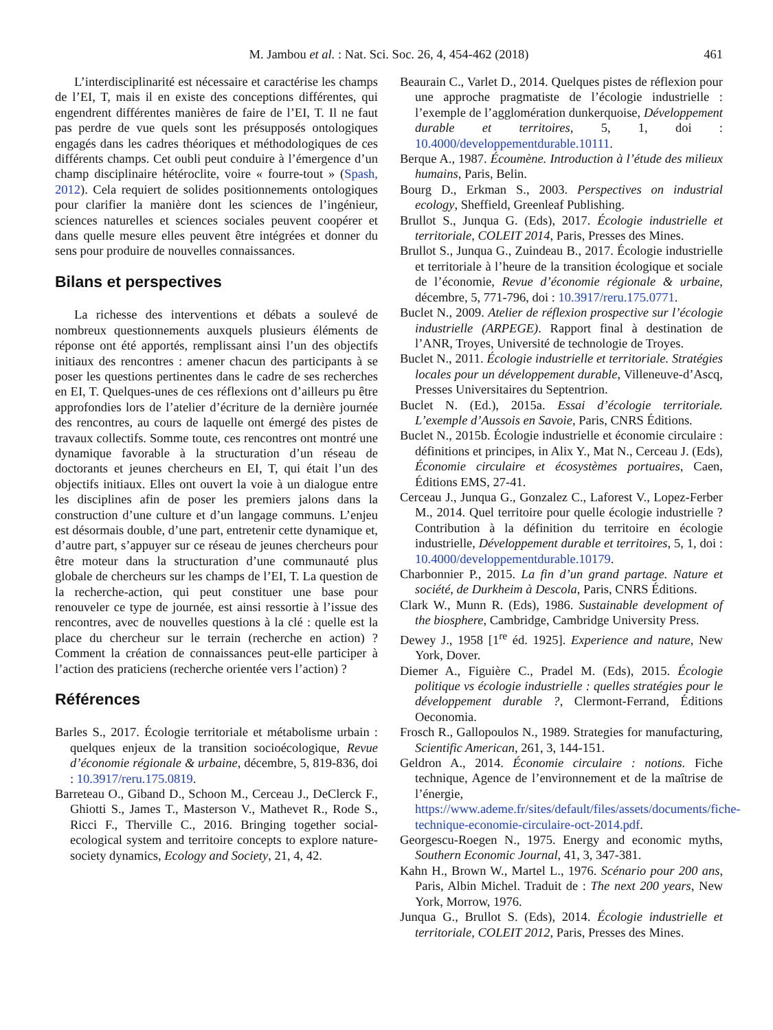M. Jambou et al. : Nat. Sci. Soc. 26, 4, 454-462 (2018)
461
L’interdisciplinarité est nécessaire et caractérise les champs de l’EI, T, mais il en existe des conceptions différentes, qui engendrent différentes manières de faire de l’EI, T. Il ne faut pas perdre de vue quels sont les présupposés ontologiques engagés dans les cadres théoriques et méthodologiques de ces différents champs. Cet oubli peut conduire à l’émergence d’un champ disciplinaire hétéroclite, voire « fourre-tout » (Spash, 2012). Cela requiert de solides positionnements ontologiques pour clarifier la manière dont les sciences de l’ingénieur, sciences naturelles et sciences sociales peuvent coopérer et dans quelle mesure elles peuvent être intégrées et donner du sens pour produire de nouvelles connaissances.
Bilans et perspectives
La richesse des interventions et débats a soulevé de nombreux questionnements auxquels plusieurs éléments de réponse ont été apportés, remplissant ainsi l’un des objectifs initiaux des rencontres : amener chacun des participants à se poser les questions pertinentes dans le cadre de ses recherches en EI, T. Quelques-unes de ces réflexions ont d’ailleurs pu être approfondies lors de l’atelier d’écriture de la dernière journée des rencontres, au cours de laquelle ont émergé des pistes de travaux collectifs. Somme toute, ces rencontres ont montré une dynamique favorable à la structuration d’un réseau de doctorants et jeunes chercheurs en EI, T, qui était l’un des objectifs initiaux. Elles ont ouvert la voie à un dialogue entre les disciplines afin de poser les premiers jalons dans la construction d’une culture et d’un langage communs. L’enjeu est désormais double, d’une part, entretenir cette dynamique et, d’autre part, s’appuyer sur ce réseau de jeunes chercheurs pour être moteur dans la structuration d’une communauté plus globale de chercheurs sur les champs de l’EI, T. La question de la recherche-action, qui peut constituer une base pour renouveler ce type de journée, est ainsi ressortie à l’issue des rencontres, avec de nouvelles questions à la clé : quelle est la place du chercheur sur le terrain (recherche en action) ? Comment la création de connaissances peut-elle participer à l’action des praticiens (recherche orientée vers l’action) ?
Références
Barles S., 2017. Écologie territoriale et métabolisme urbain : quelques enjeux de la transition socioécologique, Revue d’économie régionale & urbaine, décembre, 5, 819-836, doi : 10.3917/reru.175.0819.
Barreteau O., Giband D., Schoon M., Cerceau J., DeClerck F., Ghiotti S., James T., Masterson V., Mathevet R., Rode S., Ricci F., Therville C., 2016. Bringing together social-ecological system and territoire concepts to explore nature-society dynamics, Ecology and Society, 21, 4, 42.
Beaurain C., Varlet D., 2014. Quelques pistes de réflexion pour une approche pragmatiste de l’écologie industrielle : l’exemple de l’agglomération dunkerquoise, Développement durable et territoires, 5, 1, doi : 10.4000/developpementdurable.10111.
Berque A., 1987. Écoumène. Introduction à l’étude des milieux humains, Paris, Belin.
Bourg D., Erkman S., 2003. Perspectives on industrial ecology, Sheffield, Greenleaf Publishing.
Brullot S., Junqua G. (Eds), 2017. Écologie industrielle et territoriale, COLEIT 2014, Paris, Presses des Mines.
Brullot S., Junqua G., Zuindeau B., 2017. Écologie industrielle et territoriale à l’heure de la transition écologique et sociale de l’économie, Revue d’économie régionale & urbaine, décembre, 5, 771-796, doi : 10.3917/reru.175.0771.
Buclet N., 2009. Atelier de réflexion prospective sur l’écologie industrielle (ARPEGE). Rapport final à destination de l’ANR, Troyes, Université de technologie de Troyes.
Buclet N., 2011. Écologie industrielle et territoriale. Stratégies locales pour un développement durable, Villeneuve-d’Ascq, Presses Universitaires du Septentrion.
Buclet N. (Ed.), 2015a. Essai d’écologie territoriale. L’exemple d’Aussois en Savoie, Paris, CNRS Éditions.
Buclet N., 2015b. Écologie industrielle et économie circulaire : définitions et principes, in Alix Y., Mat N., Cerceau J. (Eds), Économie circulaire et écosystèmes portuaires, Caen, Éditions EMS, 27-41.
Cerceau J., Junqua G., Gonzalez C., Laforest V., Lopez-Ferber M., 2014. Quel territoire pour quelle écologie industrielle ? Contribution à la définition du territoire en écologie industrielle, Développement durable et territoires, 5, 1, doi : 10.4000/developpementdurable.10179.
Charbonnier P., 2015. La fin d’un grand partage. Nature et société, de Durkheim à Descola, Paris, CNRS Éditions.
Clark W., Munn R. (Eds), 1986. Sustainable development of the biosphere, Cambridge, Cambridge University Press.
Dewey J., 1958 [1<sup>re</sup> éd. 1925]. Experience and nature, New York, Dover.
Diemer A., Figuière C., Pradel M. (Eds), 2015. Écologie politique vs écologie industrielle : quelles stratégies pour le développement durable ?, Clermont-Ferrand, Éditions Oeconomia.
Frosch R., Gallopoulos N., 1989. Strategies for manufacturing, Scientific American, 261, 3, 144-151.
Geldron A., 2014. Économie circulaire : notions. Fiche technique, Agence de l’environnement et de la maîtrise de l’énergie, https://www.ademe.fr/sites/default/files/assets/documents/fiche-technique-economie-circulaire-oct-2014.pdf.
Georgescu-Roegen N., 1975. Energy and economic myths, Southern Economic Journal, 41, 3, 347-381.
Kahn H., Brown W., Martel L., 1976. Scénario pour 200 ans, Paris, Albin Michel. Traduit de : The next 200 years, New York, Morrow, 1976.
Junqua G., Brullot S. (Eds), 2014. Écologie industrielle et territoriale, COLEIT 2012, Paris, Presses des Mines.